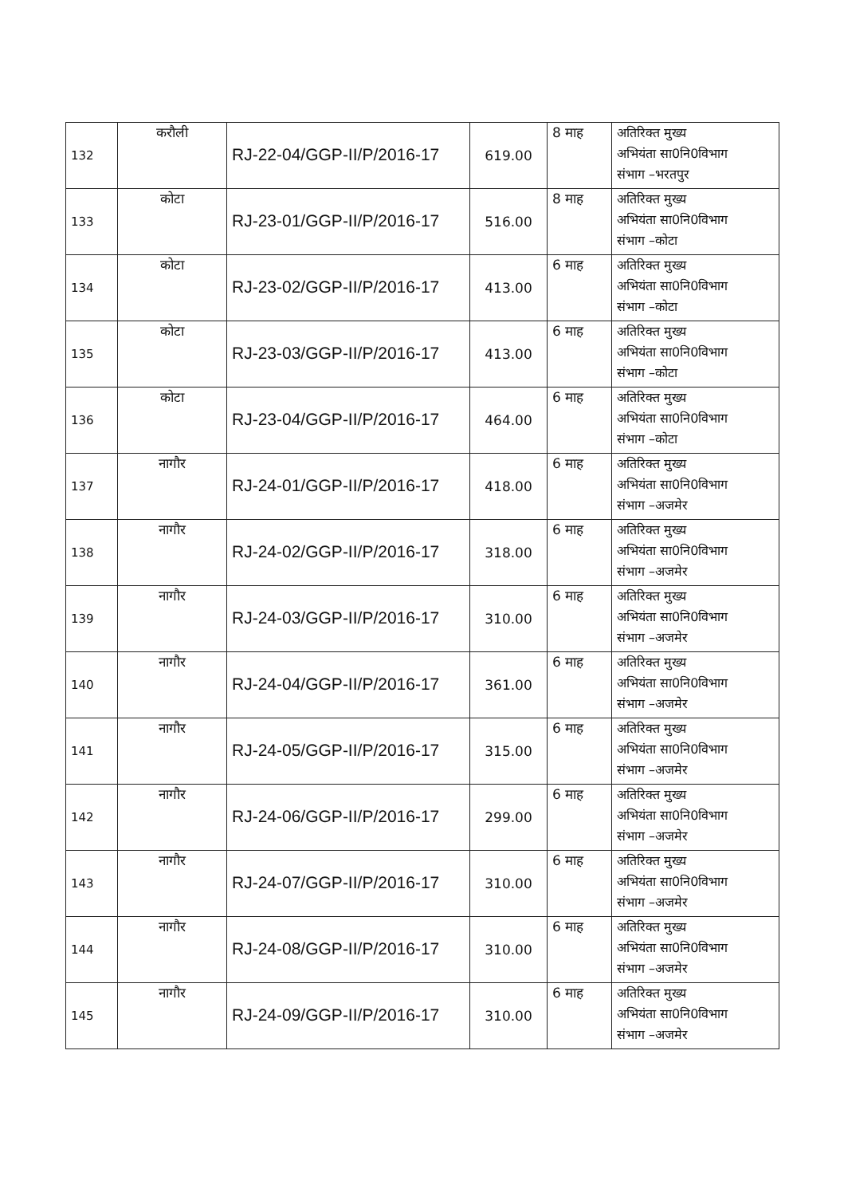| 132 | करौली | RJ-22-04/GGP-II/P/2016-17 | 619.00 | 8 माह | अतिरिक्त मुख्य अभियंता सा0नि0विभाग संभाग –भरतपुर |
| 133 | कोटा | RJ-23-01/GGP-II/P/2016-17 | 516.00 | 8 माह | अतिरिक्त मुख्य अभियंता सा0नि0विभाग संभाग –कोटा |
| 134 | कोटा | RJ-23-02/GGP-II/P/2016-17 | 413.00 | 6 माह | अतिरिक्त मुख्य अभियंता सा0नि0विभाग संभाग –कोटा |
| 135 | कोटा | RJ-23-03/GGP-II/P/2016-17 | 413.00 | 6 माह | अतिरिक्त मुख्य अभियंता सा0नि0विभाग संभाग –कोटा |
| 136 | कोटा | RJ-23-04/GGP-II/P/2016-17 | 464.00 | 6 माह | अतिरिक्त मुख्य अभियंता सा0नि0विभाग संभाग –कोटा |
| 137 | नागौर | RJ-24-01/GGP-II/P/2016-17 | 418.00 | 6 माह | अतिरिक्त मुख्य अभियंता सा0नि0विभाग संभाग –अजमेर |
| 138 | नागौर | RJ-24-02/GGP-II/P/2016-17 | 318.00 | 6 माह | अतिरिक्त मुख्य अभियंता सा0नि0विभाग संभाग –अजमेर |
| 139 | नागौर | RJ-24-03/GGP-II/P/2016-17 | 310.00 | 6 माह | अतिरिक्त मुख्य अभियंता सा0नि0विभाग संभाग –अजमेर |
| 140 | नागौर | RJ-24-04/GGP-II/P/2016-17 | 361.00 | 6 माह | अतिरिक्त मुख्य अभियंता सा0नि0विभाग संभाग –अजमेर |
| 141 | नागौर | RJ-24-05/GGP-II/P/2016-17 | 315.00 | 6 माह | अतिरिक्त मुख्य अभियंता सा0नि0विभाग संभाग –अजमेर |
| 142 | नागौर | RJ-24-06/GGP-II/P/2016-17 | 299.00 | 6 माह | अतिरिक्त मुख्य अभियंता सा0नि0विभाग संभाग –अजमेर |
| 143 | नागौर | RJ-24-07/GGP-II/P/2016-17 | 310.00 | 6 माह | अतिरिक्त मुख्य अभियंता सा0नि0विभाग संभाग –अजमेर |
| 144 | नागौर | RJ-24-08/GGP-II/P/2016-17 | 310.00 | 6 माह | अतिरिक्त मुख्य अभियंता सा0नि0विभाग संभाग –अजमेर |
| 145 | नागौर | RJ-24-09/GGP-II/P/2016-17 | 310.00 | 6 माह | अतिरिक्त मुख्य अभियंता सा0नि0विभाग संभाग –अजमेर |